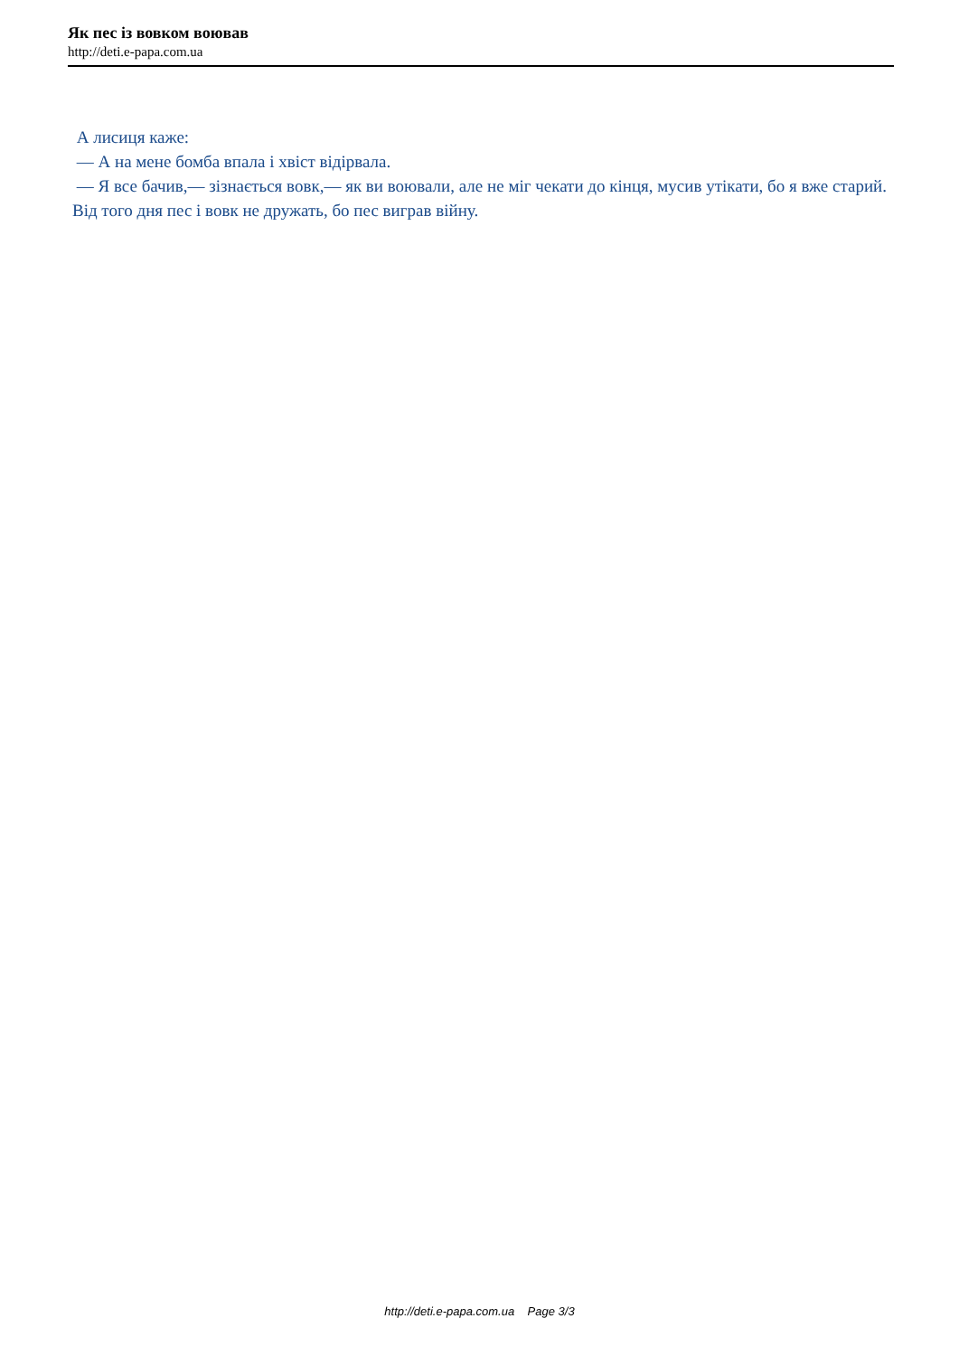Як пес із вовком воював
http://deti.e-papa.com.ua
А лисиця каже:
— А на мене бомба впала і хвіст відірвала.
— Я все бачив,— зізнається вовк,— як ви воювали, але не міг чекати до кінця, мусив утікати, бо я вже старий. Від того дня пес і вовк не дружать, бо пес виграв війну.
http://deti.e-papa.com.ua Page 3/3